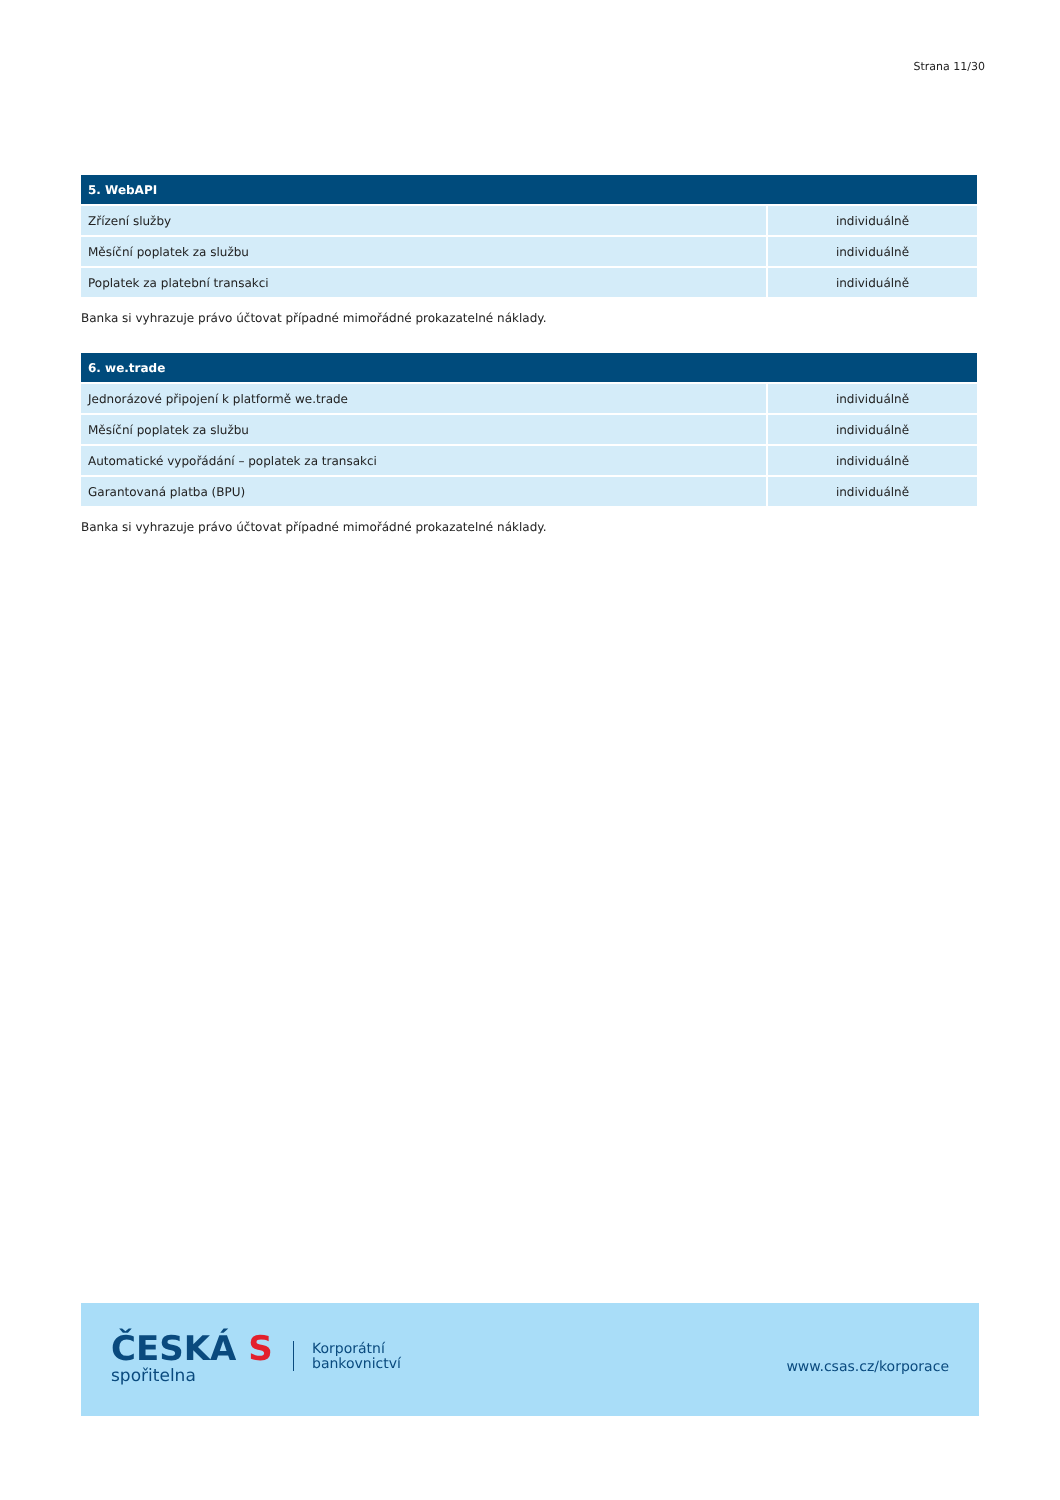Strana 11/30
| 5. WebAPI | |
| --- | --- |
| Zřízení služby | individuálně |
| Měsíční poplatek za službu | individuálně |
| Poplatek za platební transakci | individuálně |
Banka si vyhrazuje právo účtovat případné mimořádné prokazatelné náklady.
| 6. we.trade | |
| --- | --- |
| Jednorázové připojení k platformě we.trade | individuálně |
| Měsíční poplatek za službu | individuálně |
| Automatické vypořádání – poplatek za transakci | individuálně |
| Garantovaná platba (BPU) | individuálně |
Banka si vyhrazuje právo účtovat případné mimořádné prokazatelné náklady.
ČESKÁ S
spořitelna
Korporátní
bankovnictví
www.csas.cz/korporace